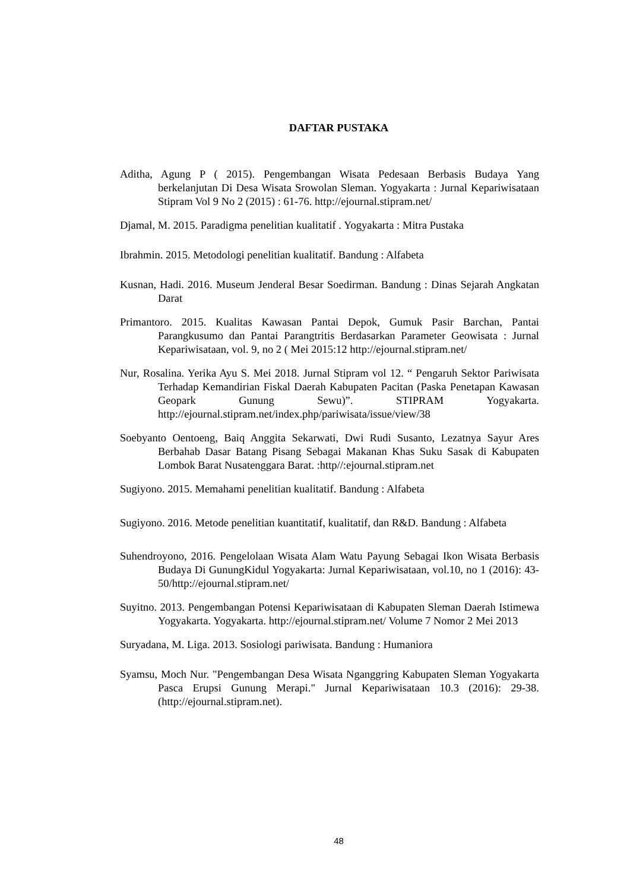DAFTAR PUSTAKA
Aditha, Agung P ( 2015). Pengembangan Wisata Pedesaan Berbasis Budaya Yang berkelanjutan Di Desa Wisata Srowolan Sleman. Yogyakarta : Jurnal Kepariwisataan Stipram Vol 9 No 2 (2015) : 61-76. http://ejournal.stipram.net/
Djamal, M. 2015. Paradigma penelitian kualitatif . Yogyakarta : Mitra Pustaka
Ibrahmin. 2015. Metodologi penelitian kualitatif. Bandung : Alfabeta
Kusnan, Hadi. 2016. Museum Jenderal Besar Soedirman. Bandung : Dinas Sejarah Angkatan Darat
Primantoro. 2015. Kualitas Kawasan Pantai Depok, Gumuk Pasir Barchan, Pantai Parangkusumo dan Pantai Parangtritis Berdasarkan Parameter Geowisata : Jurnal Kepariwisataan, vol. 9, no 2 ( Mei 2015:12 http://ejournal.stipram.net/
Nur, Rosalina. Yerika Ayu S. Mei 2018. Jurnal Stipram vol 12. “ Pengaruh Sektor Pariwisata Terhadap Kemandirian Fiskal Daerah Kabupaten Pacitan (Paska Penetapan Kawasan Geopark Gunung Sewu)”. STIPRAM Yogyakarta. http://ejournal.stipram.net/index.php/pariwisata/issue/view/38
Soebyanto Oentoeng, Baiq Anggita Sekarwati, Dwi Rudi Susanto, Lezatnya Sayur Ares Berbahab Dasar Batang Pisang Sebagai Makanan Khas Suku Sasak di Kabupaten Lombok Barat Nusatenggara Barat. :http//:ejournal.stipram.net
Sugiyono. 2015. Memahami penelitian kualitatif. Bandung : Alfabeta
Sugiyono. 2016. Metode penelitian kuantitatif, kualitatif, dan R&D. Bandung : Alfabeta
Suhendroyono, 2016. Pengelolaan Wisata Alam Watu Payung Sebagai Ikon Wisata Berbasis Budaya Di GunungKidul Yogyakarta: Jurnal Kepariwisataan, vol.10, no 1 (2016): 43-50/http://ejournal.stipram.net/
Suyitno. 2013. Pengembangan Potensi Kepariwisataan di Kabupaten Sleman Daerah Istimewa Yogyakarta. Yogyakarta. http://ejournal.stipram.net/ Volume 7 Nomor 2 Mei 2013
Suryadana, M. Liga. 2013. Sosiologi pariwisata. Bandung : Humaniora
Syamsu, Moch Nur. "Pengembangan Desa Wisata Nganggring Kabupaten Sleman Yogyakarta Pasca Erupsi Gunung Merapi." Jurnal Kepariwisataan 10.3 (2016): 29-38. (http://ejournal.stipram.net).
48